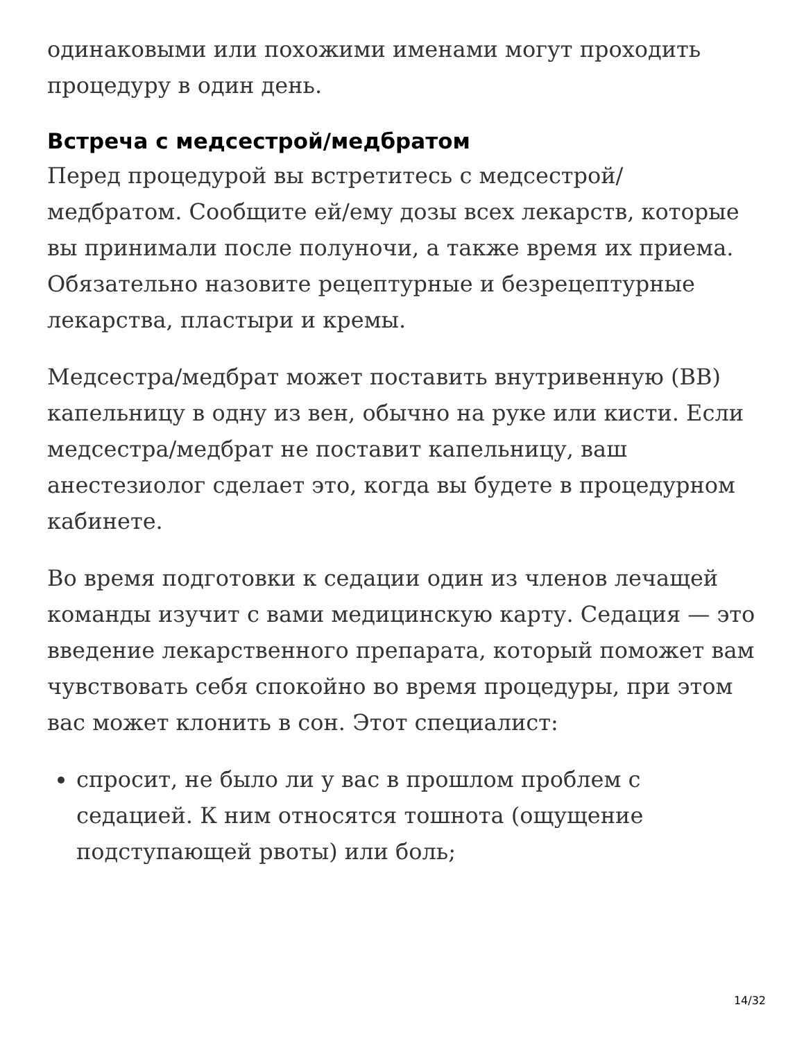одинаковыми или похожими именами могут проходить процедуру в один день.
Встреча с медсестрой/медбратом
Перед процедурой вы встретитесь с медсестрой/медбратом. Сообщите ей/ему дозы всех лекарств, которые вы принимали после полуночи, а также время их приема. Обязательно назовите рецептурные и безрецептурные лекарства, пластыри и кремы.
Медсестра/медбрат может поставить внутривенную (ВВ) капельницу в одну из вен, обычно на руке или кисти. Если медсестра/медбрат не поставит капельницу, ваш анестезиолог сделает это, когда вы будете в процедурном кабинете.
Во время подготовки к седации один из членов лечащей команды изучит с вами медицинскую карту. Седация — это введение лекарственного препарата, который поможет вам чувствовать себя спокойно во время процедуры, при этом вас может клонить в сон. Этот специалист:
спросит, не было ли у вас в прошлом проблем с седацией. К ним относятся тошнота (ощущение подступающей рвоты) или боль;
14/32